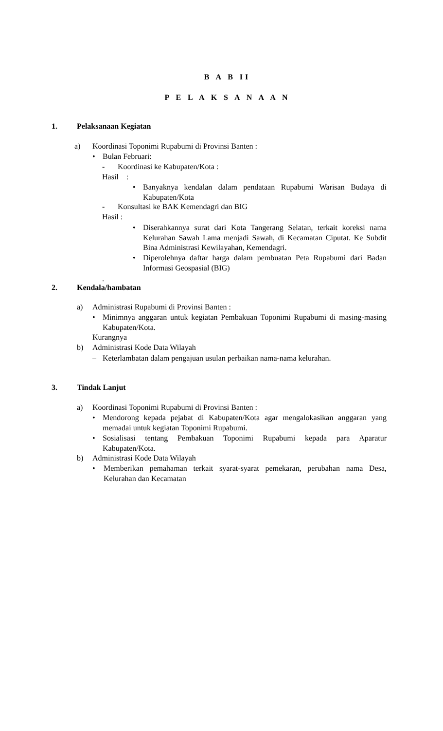B A B II
P E L A K S A N A A N
1. Pelaksanaan Kegiatan
a) Koordinasi Toponimi Rupabumi di Provinsi Banten :
• Bulan Februari:
- Koordinasi ke Kabupaten/Kota :
Hasil :
• Banyaknya kendalan dalam pendataan Rupabumi Warisan Budaya di Kabupaten/Kota
- Konsultasi ke BAK Kemendagri dan BIG
Hasil :
• Diserahkannya surat dari Kota Tangerang Selatan, terkait koreksi nama Kelurahan Sawah Lama menjadi Sawah, di Kecamatan Ciputat. Ke Subdit Bina Administrasi Kewilayahan, Kemendagri.
• Diperolehnya daftar harga dalam pembuatan Peta Rupabumi dari Badan Informasi Geospasial (BIG)
.
2. Kendala/hambatan
a) Administrasi Rupabumi di Provinsi Banten :
• Minimnya anggaran untuk kegiatan Pembakuan Toponimi Rupabumi di masing-masing Kabupaten/Kota.
Kurangnya
b) Administrasi Kode Data Wilayah
– Keterlambatan dalam pengajuan usulan perbaikan nama-nama kelurahan.
3. Tindak Lanjut
a) Koordinasi Toponimi Rupabumi di Provinsi Banten :
• Mendorong kepada pejabat di Kabupaten/Kota agar mengalokasikan anggaran yang memadai untuk kegiatan Toponimi Rupabumi.
• Sosialisasi tentang Pembakuan Toponimi Rupabumi kepada para Aparatur Kabupaten/Kota.
b) Administrasi Kode Data Wilayah
• Memberikan pemahaman terkait syarat-syarat pemekaran, perubahan nama Desa, Kelurahan dan Kecamatan